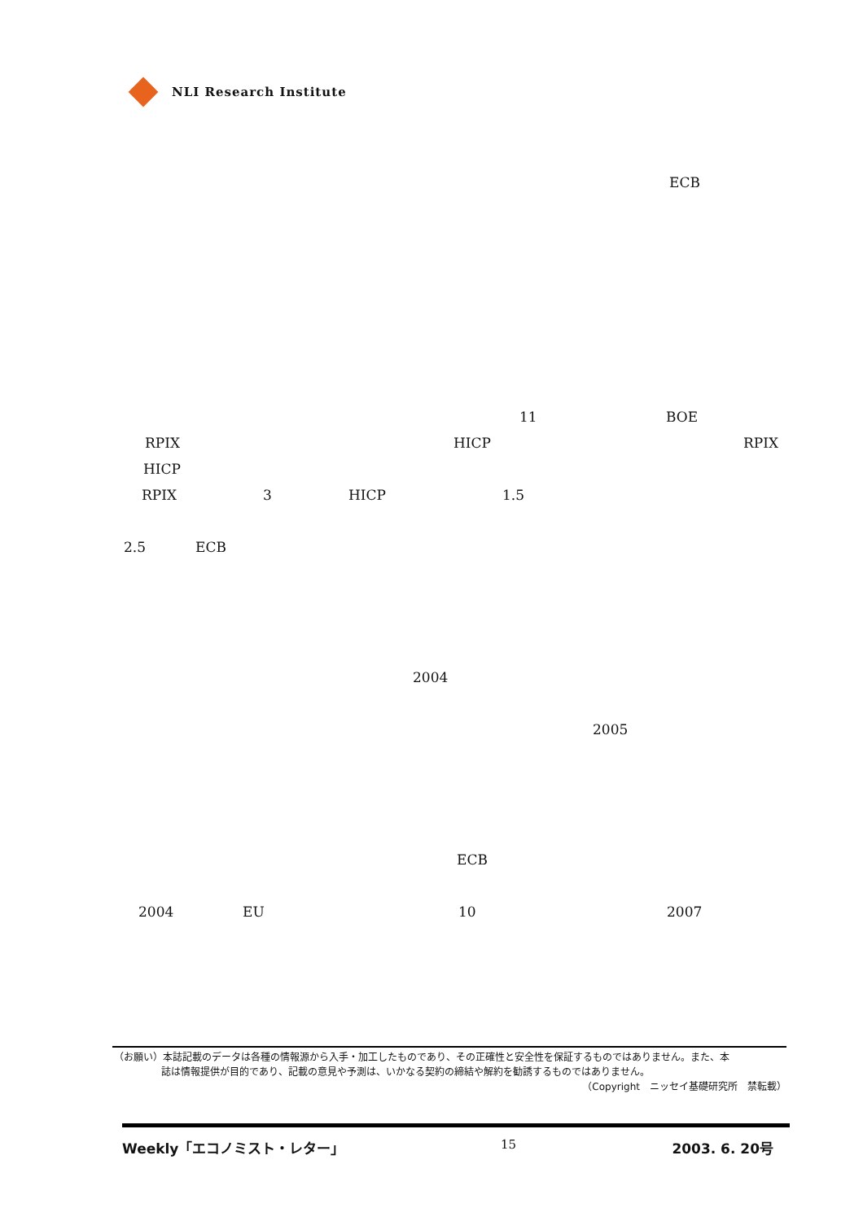NLI Research Institute
ECB
11 BOE
RPIX HICP RPIX
HICP
RPIX 3 HICP 1.5
2.5 ECB
2004
2005
ECB
2004 EU 10 2007
（お願い）本誌記載のデータは各種の情報源から入手・加工したものであり、その正確性と安全性を保証するものではありません。また、本
誌は情報提供が目的であり、記載の意見や予測は、いかなる契約の締結や解約を勧誘するものではありません。
（Copyright　ニッセイ基礎研究所　禁転載）
Weekly「エコノミスト・レター」 15 2003. 6. 20号